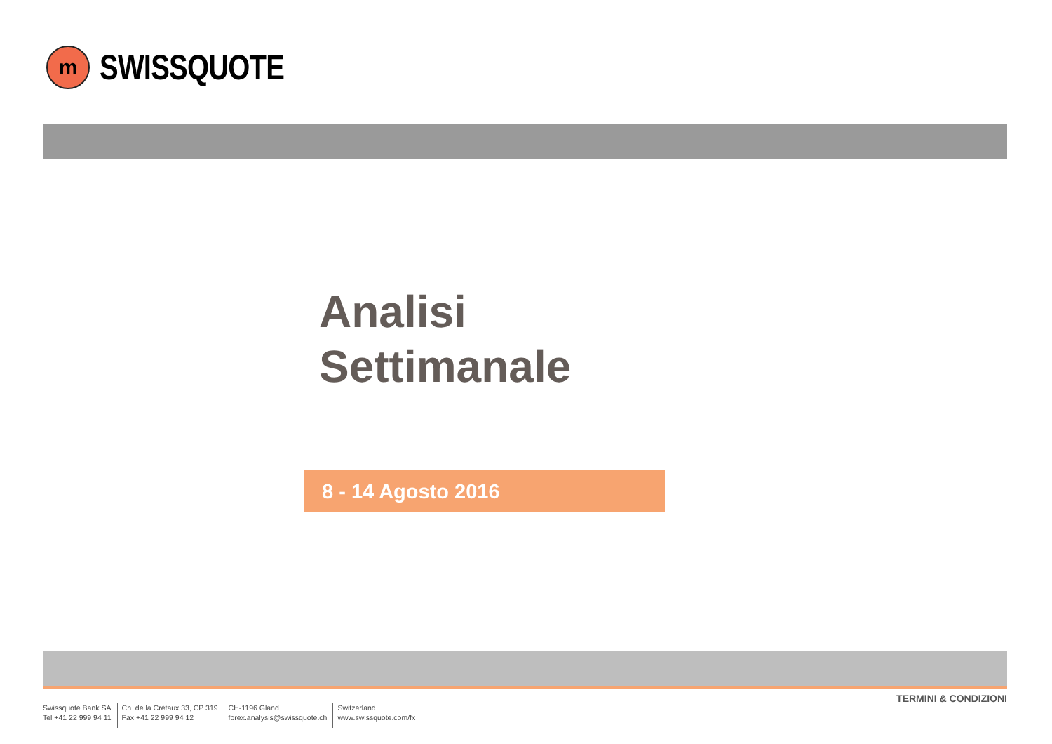m
SWISSQUOTE
Analisi
Settimanale
8 - 14 Agosto 2016
TERMINI & CONDIZIONI
Swissquote Bank SA
Tel +41 22 999 94 11
Ch. de la Crétaux 33, CP 319
Fax +41 22 999 94 12
CH-1196 Gland
forex.analysis@swissquote.ch
Switzerland
www.swissquote.com/fx